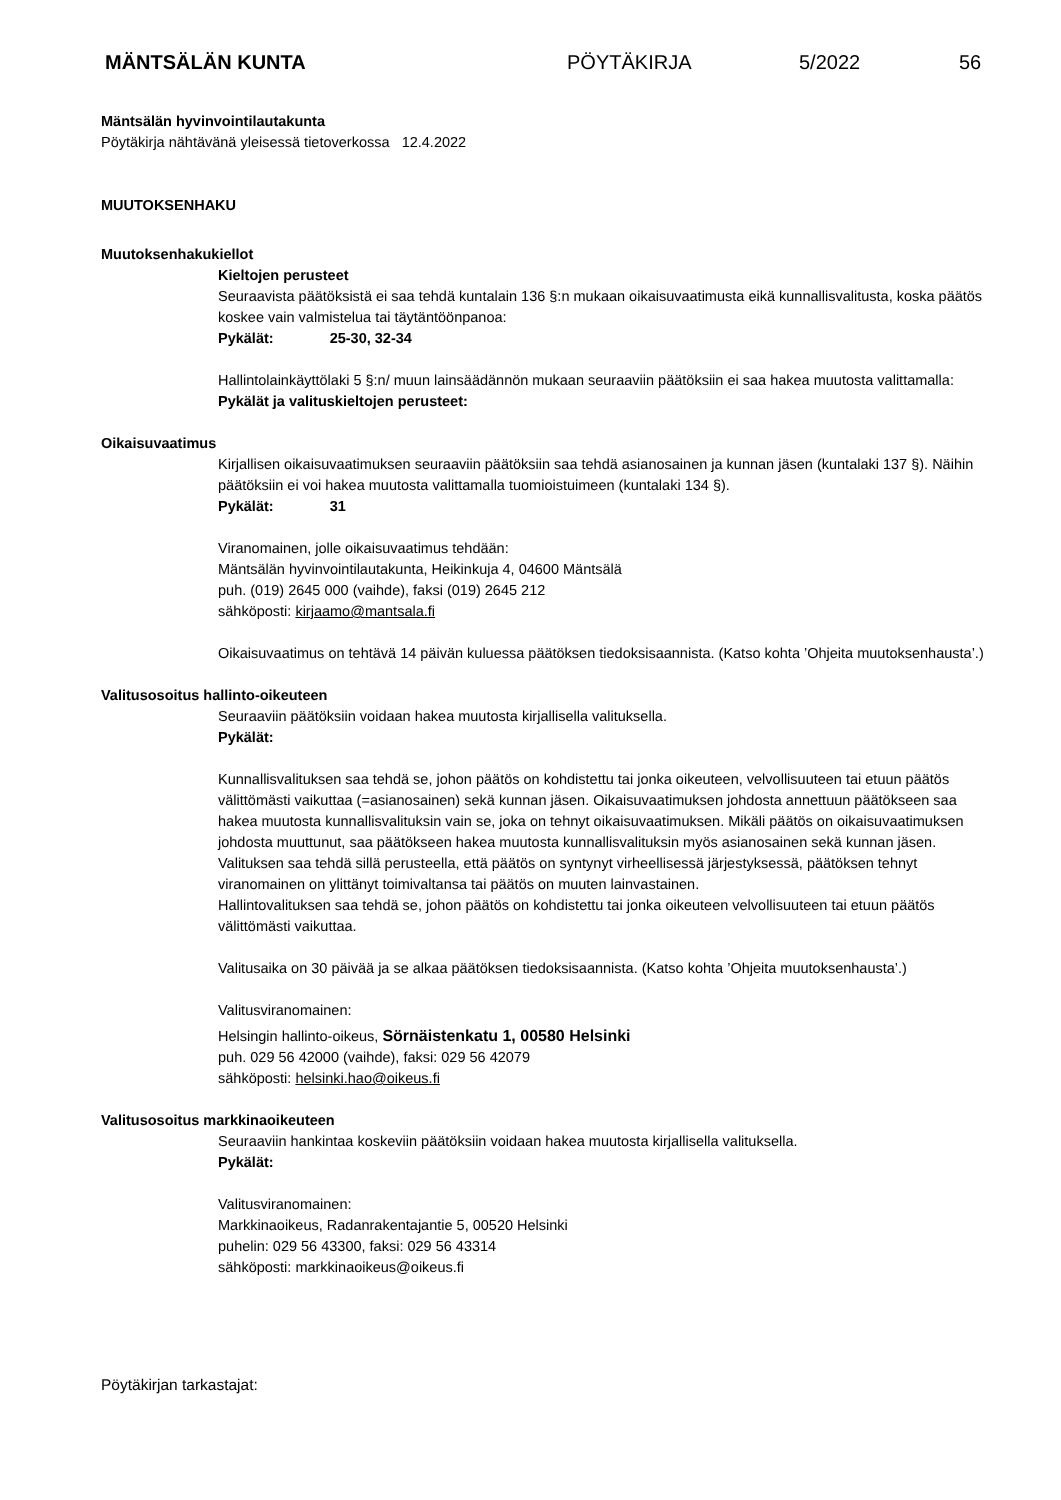MÄNTSÄLÄN KUNTA PÖYTÄKIRJA 5/2022 56
Mäntsälän hyvinvointilautakunta
Pöytäkirja nähtävänä yleisessä tietoverkossa 12.4.2022
MUUTOKSENHAKU
Muutoksenhakukiellot
Kieltojen perusteet
Seuraavista päätöksistä ei saa tehdä kuntalain 136 §:n mukaan oikaisuvaatimusta eikä kunnallisvalitusta, koska päätös koskee vain valmistelua tai täytäntöönpanoa:
Pykälät: 25-30, 32-34
Hallintolainkäyttölaki 5 §:n/ muun lainsäädännön mukaan seuraaviin päätöksiin ei saa hakea muutosta valittamalla:
Pykälät ja valituskieltojen perusteet:
Oikaisuvaatimus
Kirjallisen oikaisuvaatimuksen seuraaviin päätöksiin saa tehdä asianosainen ja kunnan jäsen (kuntalaki 137 §). Näihin päätöksiin ei voi hakea muutosta valittamalla tuomioistuimeen (kuntalaki 134 §).
Pykälät: 31
Viranomainen, jolle oikaisuvaatimus tehdään:
Mäntsälän hyvinvointilautakunta, Heikinkuja 4, 04600 Mäntsälä
puh. (019) 2645 000 (vaihde), faksi (019) 2645 212
sähköposti: kirjaamo@mantsala.fi
Oikaisuvaatimus on tehtävä 14 päivän kuluessa päätöksen tiedoksisaannista. (Katso kohta ’Ohjeita muutoksenhausta’.)
Valitusosoitus hallinto-oikeuteen
Seuraaviin päätöksiin voidaan hakea muutosta kirjallisella valituksella.
Pykälät:
Kunnallisvalituksen saa tehdä se, johon päätös on kohdistettu tai jonka oikeuteen, velvollisuuteen tai etuun päätös välittömästi vaikuttaa (=asianosainen) sekä kunnan jäsen. Oikaisuvaatimuksen johdosta annettuun päätökseen saa hakea muutosta kunnallisvalituksin vain se, joka on tehnyt oikaisuvaatimuksen. Mikäli päätös on oikaisuvaatimuksen johdosta muuttunut, saa päätökseen hakea muutosta kunnallisvalituksin myös asianosainen sekä kunnan jäsen.
Valituksen saa tehdä sillä perusteella, että päätös on syntynyt virheellisessä järjestyksessä, päätöksen tehnyt viranomainen on ylittänyt toimivaltansa tai päätös on muuten lainvastainen.
Hallintovalituksen saa tehdä se, johon päätös on kohdistettu tai jonka oikeuteen velvollisuuteen tai etuun päätös välittömästi vaikuttaa.
Valitusaika on 30 päivää ja se alkaa päätöksen tiedoksisaannista. (Katso kohta ’Ohjeita muutoksenhausta’.)
Valitusviranomainen:
Helsingin hallinto-oikeus, Sörnäistenkatu 1, 00580 Helsinki
puh. 029 56 42000 (vaihde), faksi: 029 56 42079
sähköposti: helsinki.hao@oikeus.fi
Valitusosoitus markkinaoikeuteen
Seuraaviin hankintaa koskeviin päätöksiin voidaan hakea muutosta kirjallisella valituksella.
Pykälät:
Valitusviranomainen:
Markkinaoikeus, Radanrakentajantie 5, 00520 Helsinki
puhelin: 029 56 43300, faksi: 029 56 43314
sähköposti: markkinaoikeus@oikeus.fi
Pöytäkirjan tarkastajat: